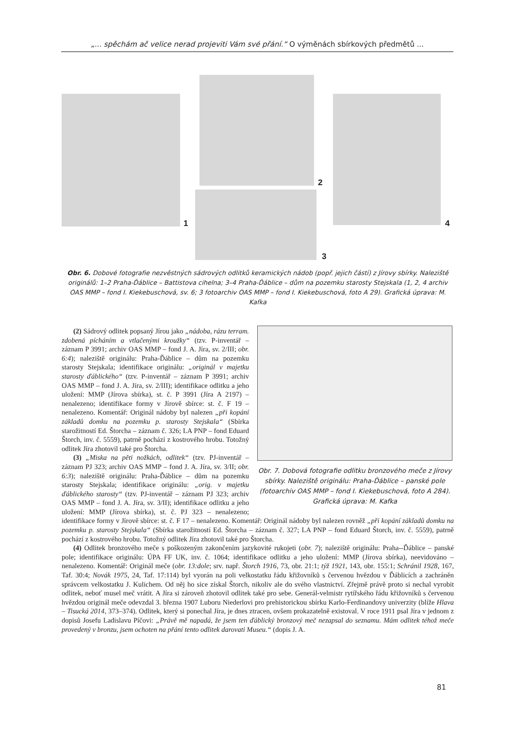„... spěchám ač velice nerad projeviti Vám své přání.“ O výměnách sbírkových předmětů ...
1
2
3
4
Obr. 6. Dobové fotografie nezvěstných sádrových odlitků keramických nádob (popř. jejich částí) z Jírovy sbírky. Naleziště originálů: 1–2 Praha-Ďáblice – Battistova cihelna; 3–4 Praha-Ďáblice – dům na pozemku starosty Stejskala (1, 2, 4 archiv OAS MMP – fond I. Kiekebuschová, sv. 6; 3 fotoarchiv OAS MMP – fond I. Kiekebuschová, foto A 29). Grafická úprava: M. Kafka
Obr. 7. Dobová fotografie odlitku bronzového meče z Jírovy sbírky. Naleziště originálu: Praha-Ďáblice – panské pole (fotoarchiv OAS MMP – fond I. Kiekebuschová, foto A 284). Grafická úprava: M. Kafka
(2) Sádrový odlitek popsaný Jírou jako „nádoba, rázu terram. zdobená pícháním a vtlačenými kroužky“ (tzv. P-inventář – záznam P 3991; archiv OAS MMP – fond J. A. Jíra, sv. 2/III; obr. 6:4); naleziště originálu: Praha-Ďáblice – dům na pozemku starosty Stejskala; identifikace originálu: „originál v majetku starosty ďáblického“ (tzv. P-inventář – záznam P 3991; archiv OAS MMP – fond J. A. Jíra, sv. 2/III); identifikace odlitku a jeho uložení: MMP (Jírova sbírka), st. č. P 3991 (Jíra A 2197) – nenalezeno; identifikace formy v Jírově sbírce: st. č. F 19 – nenalezeno. Komentář: Originál nádoby byl nalezen „při kopání základů domku na pozemku p. starosty Stejskala“ (Sbírka starožitností Ed. Štorcha – záznam č. 326; LA PNP – fond Eduard Štorch, inv. č. 5559), patrně pochází z kostrového hrobu. Totožný odlitek Jíra zhotovil také pro Štorcha.
(3) „Miska na pěti nožkách, odlitek“ (tzv. PJ-inventář – záznam PJ 323; archiv OAS MMP – fond J. A. Jíra, sv. 3/II; obr. 6:3); naleziště originálu: Praha-Ďáblice – dům na pozemku starosty Stejskala; identifikace originálu: „orig. v majetku ďáblického starosty“ (tzv. PJ-inventář – záznam PJ 323; archiv OAS MMP – fond J. A. Jíra, sv. 3/II); identifikace odlitku a jeho uložení: MMP (Jírova sbírka), st. č. PJ 323 – nenalezeno; identifikace formy v Jírově sbírce: st. č. F 17 – nenalezeno. Komentář: Originál nádoby byl nalezen rovněž „při kopání základů domku na pozemku p. starosty Stejskala“ (Sbírka starožitností Ed. Štorcha – záznam č. 327; LA PNP – fond Eduard Štorch, inv. č. 5559), patrně pochází z kostrového hrobu. Totožný odlitek Jíra zhotovil také pro Štorcha.
(4) Odlitek bronzového meče s poškozeným zakončením jazykovité rukojeti (obr. 7); naleziště originálu: Praha--Ďáblice – panské pole; identifikace originálu: ÚPA FF UK, inv. č. 1064; identifikace odlitku a jeho uložení: MMP (Jírova sbírka), neevidováno – nenalezeno. Komentář: Originál meče (obr. 13:dole; srv. např. Štorch 1916, 73, obr. 21:1; týž 1921, 143, obr. 155:1; Schránil 1928, 167, Taf. 30:4; Novák 1975, 24, Taf. 17:114) byl vyorán na poli velkostatku řádu křižovníků s červenou hvězdou v Ďáblicích a zachráněn správcem velkostatku J. Kulichem. Od něj ho sice získal Štorch, nikoliv ale do svého vlastnictví. Zřejmě právě proto si nechal vyrobit odlitek, neboť musel meč vrátit. A Jíra si zároveň zhotovil odlitek také pro sebe. Generál-velmistr rytířského řádu křižovníků s červenou hvězdou originál meče odevzdal 3. března 1907 Luboru Niederlovi pro prehistorickou sbírku Karlo-Ferdinandovy univerzity (blíže Hlava – Tisucká 2014, 373–374). Odlitek, který si ponechal Jíra, je dnes ztracen, ovšem prokazatelně existoval. V roce 1911 psal Jíra v jednom z dopisů Josefu Ladislavu Píčovi: „Právě mě napadá, že jsem ten ďáblický bronzový meč nezapsal do seznamu. Mám odlitek téhož meče provedený v bronzu, jsem ochoten na přání tento odlitek darovati Museu.“ (dopis J. A.
81